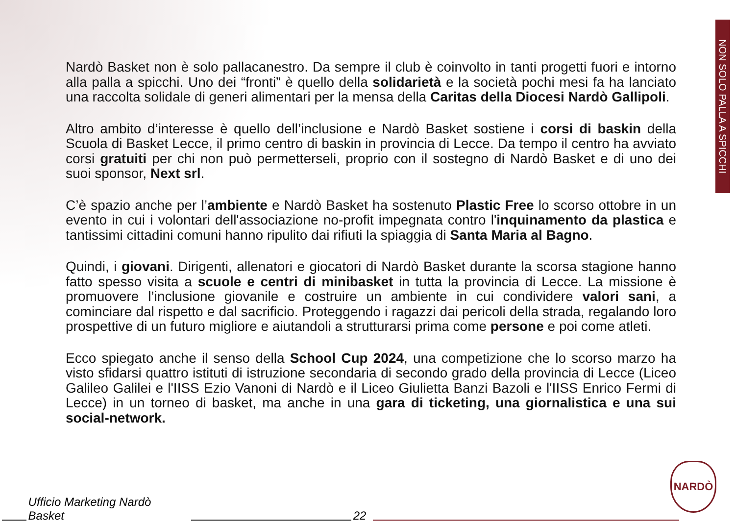NON SOLO PALLA A SPICCHI
Nardò Basket non è solo pallacanestro. Da sempre il club è coinvolto in tanti progetti fuori e intorno alla palla a spicchi. Uno dei “fronti” è quello della solidarietà e la società pochi mesi fa ha lanciato una raccolta solidale di generi alimentari per la mensa della Caritas della Diocesi Nardò Gallipoli.
Altro ambito d’interesse è quello dell’inclusione e Nardò Basket sostiene i corsi di baskin della Scuola di Basket Lecce, il primo centro di baskin in provincia di Lecce. Da tempo il centro ha avviato corsi gratuiti per chi non può permetterseli, proprio con il sostegno di Nardò Basket e di uno dei suoi sponsor, Next srl.
C’è spazio anche per l’ambiente e Nardò Basket ha sostenuto Plastic Free lo scorso ottobre in un evento in cui i volontari dell'associazione no-profit impegnata contro l'inquinamento da plastica e tantissimi cittadini comuni hanno ripulito dai rifiuti la spiaggia di Santa Maria al Bagno.
Quindi, i giovani. Dirigenti, allenatori e giocatori di Nardò Basket durante la scorsa stagione hanno fatto spesso visita a scuole e centri di minibasket in tutta la provincia di Lecce. La missione è promuovere l’inclusione giovanile e costruire un ambiente in cui condividere valori sani, a cominciare dal rispetto e dal sacrificio. Proteggendo i ragazzi dai pericoli della strada, regalando loro prospettive di un futuro migliore e aiutandoli a strutturarsi prima come persone e poi come atleti.
Ecco spiegato anche il senso della School Cup 2024, una competizione che lo scorso marzo ha visto sfidarsi quattro istituti di istruzione secondaria di secondo grado della provincia di Lecce (Liceo Galileo Galilei e l'IISS Ezio Vanoni di Nardò e il Liceo Giulietta Banzi Bazoli e l'IISS Enrico Fermi di Lecce) in un torneo di basket, ma anche in una gara di ticketing, una giornalistica e una sui social-network.
Ufficio Marketing Nardò Basket 22
NARDÒ